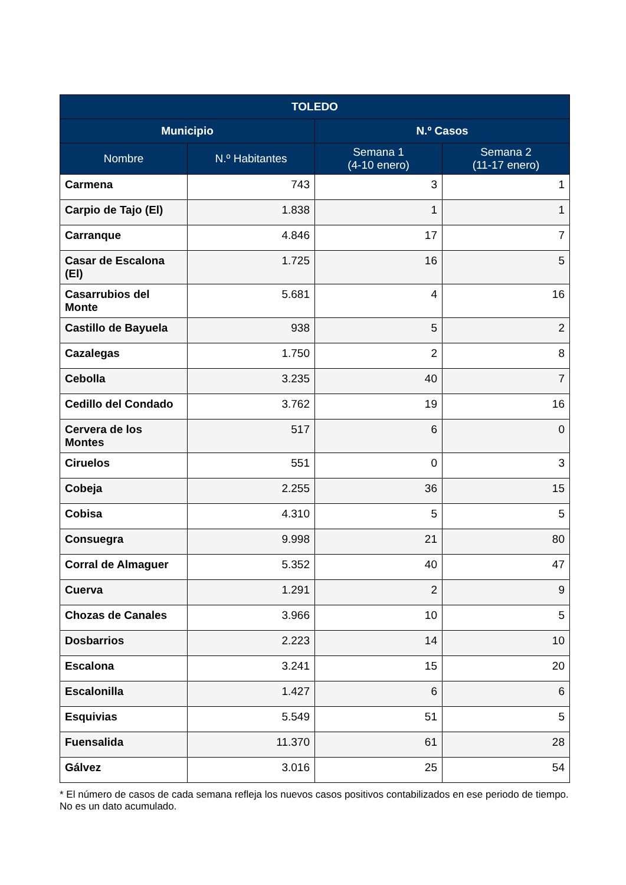| TOLEDO | | | |
| --- | --- | --- | --- |
| Municipio | | N.º Casos | |
| Nombre | N.º Habitantes | Semana 1 (4-10 enero) | Semana 2 (11-17 enero) |
| Carmena | 743 | 3 | 1 |
| Carpio de Tajo (El) | 1.838 | 1 | 1 |
| Carranque | 4.846 | 17 | 7 |
| Casar de Escalona (El) | 1.725 | 16 | 5 |
| Casarrubios del Monte | 5.681 | 4 | 16 |
| Castillo de Bayuela | 938 | 5 | 2 |
| Cazalegas | 1.750 | 2 | 8 |
| Cebolla | 3.235 | 40 | 7 |
| Cedillo del Condado | 3.762 | 19 | 16 |
| Cervera de los Montes | 517 | 6 | 0 |
| Ciruelos | 551 | 0 | 3 |
| Cobeja | 2.255 | 36 | 15 |
| Cobisa | 4.310 | 5 | 5 |
| Consuegra | 9.998 | 21 | 80 |
| Corral de Almaguer | 5.352 | 40 | 47 |
| Cuerva | 1.291 | 2 | 9 |
| Chozas de Canales | 3.966 | 10 | 5 |
| Dosbarrios | 2.223 | 14 | 10 |
| Escalona | 3.241 | 15 | 20 |
| Escalonilla | 1.427 | 6 | 6 |
| Esquivias | 5.549 | 51 | 5 |
| Fuensalida | 11.370 | 61 | 28 |
| Gálvez | 3.016 | 25 | 54 |
* El número de casos de cada semana refleja los nuevos casos positivos contabilizados en ese periodo de tiempo. No es un dato acumulado.